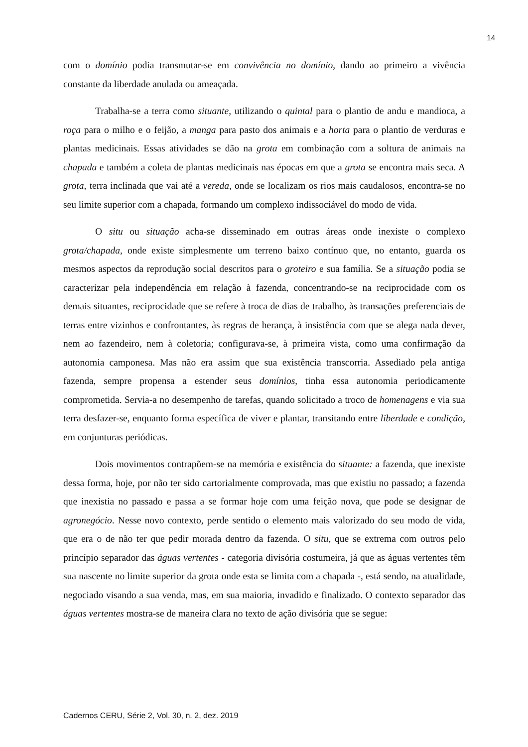14
com o domínio podia transmutar-se em convivência no domínio, dando ao primeiro a vivência constante da liberdade anulada ou ameaçada.
Trabalha-se a terra como situante, utilizando o quintal para o plantio de andu e mandioca, a roça para o milho e o feijão, a manga para pasto dos animais e a horta para o plantio de verduras e plantas medicinais. Essas atividades se dão na grota em combinação com a soltura de animais na chapada e também a coleta de plantas medicinais nas épocas em que a grota se encontra mais seca. A grota, terra inclinada que vai até a vereda, onde se localizam os rios mais caudalosos, encontra-se no seu limite superior com a chapada, formando um complexo indissociável do modo de vida.
O situ ou situação acha-se disseminado em outras áreas onde inexiste o complexo grota/chapada, onde existe simplesmente um terreno baixo contínuo que, no entanto, guarda os mesmos aspectos da reprodução social descritos para o groteiro e sua família. Se a situação podia se caracterizar pela independência em relação à fazenda, concentrando-se na reciprocidade com os demais situantes, reciprocidade que se refere à troca de dias de trabalho, às transações preferenciais de terras entre vizinhos e confrontantes, às regras de herança, à insistência com que se alega nada dever, nem ao fazendeiro, nem à coletoria; configurava-se, à primeira vista, como uma confirmação da autonomia camponesa. Mas não era assim que sua existência transcorria. Assediado pela antiga fazenda, sempre propensa a estender seus domínios, tinha essa autonomia periodicamente comprometida. Servia-a no desempenho de tarefas, quando solicitado a troco de homenagens e via sua terra desfazer-se, enquanto forma específica de viver e plantar, transitando entre liberdade e condição, em conjunturas periódicas.
Dois movimentos contrapõem-se na memória e existência do situante: a fazenda, que inexiste dessa forma, hoje, por não ter sido cartorialmente comprovada, mas que existiu no passado; a fazenda que inexistia no passado e passa a se formar hoje com uma feição nova, que pode se designar de agronegócio. Nesse novo contexto, perde sentido o elemento mais valorizado do seu modo de vida, que era o de não ter que pedir morada dentro da fazenda. O situ, que se extrema com outros pelo princípio separador das águas vertentes - categoria divisória costumeira, já que as águas vertentes têm sua nascente no limite superior da grota onde esta se limita com a chapada -, está sendo, na atualidade, negociado visando a sua venda, mas, em sua maioria, invadido e finalizado. O contexto separador das águas vertentes mostra-se de maneira clara no texto de ação divisória que se segue:
Cadernos CERU, Série 2, Vol. 30, n. 2, dez. 2019